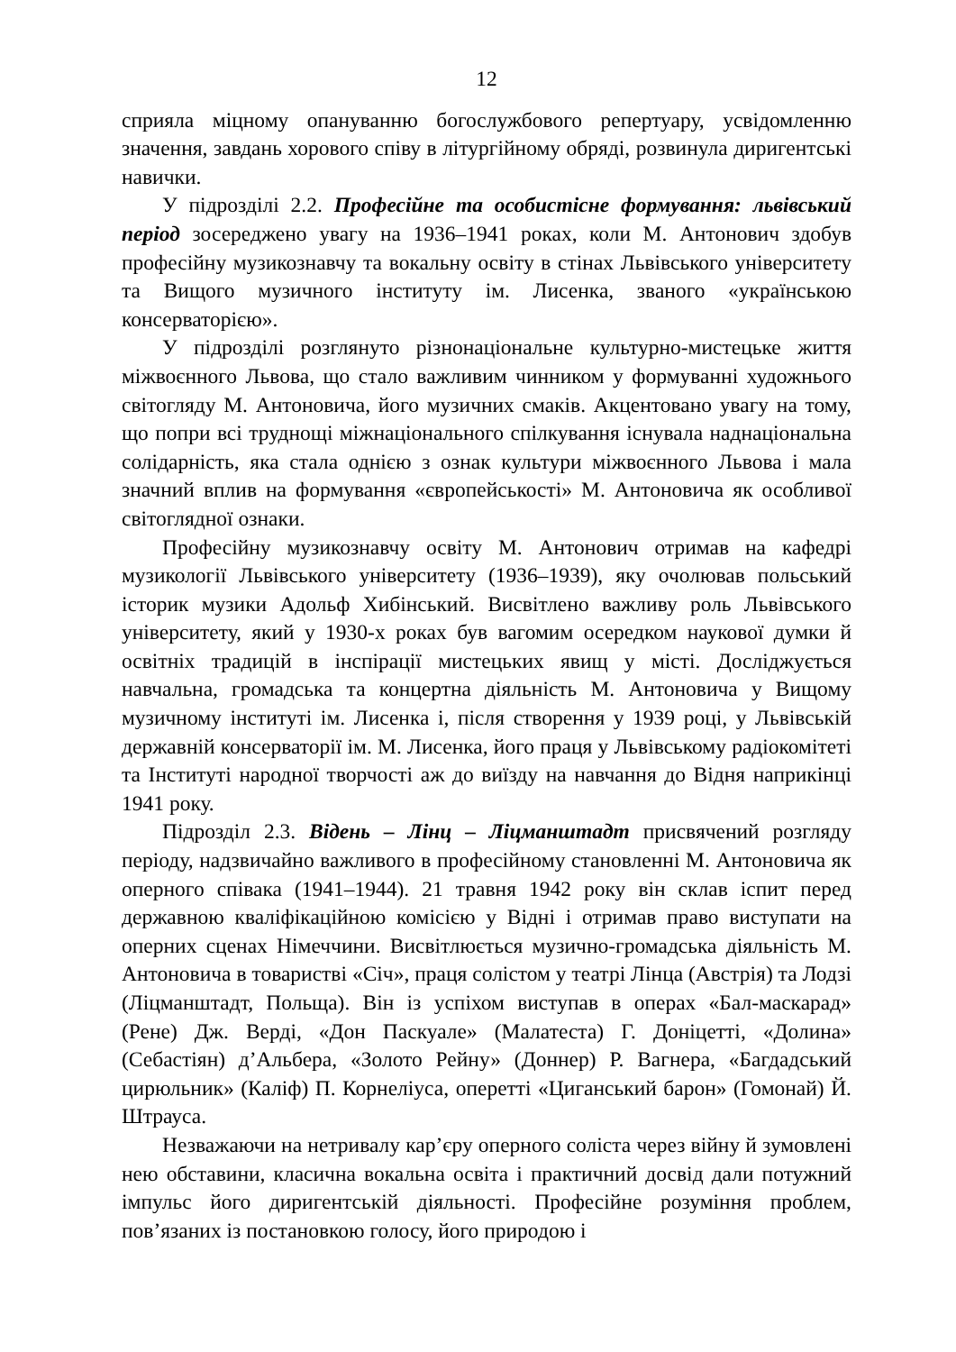12
сприяла міцному опануванню богослужбового репертуару, усвідомленню значення, завдань хорового співу в літургійному обряді, розвинула диригентські навички.
У підрозділі 2.2. Професійне та особистісне формування: львівський період зосереджено увагу на 1936–1941 роках, коли М. Антонович здобув професійну музикознавчу та вокальну освіту в стінах Львівського університету та Вищого музичного інституту ім. Лисенка, званого «українською консерваторією».
У підрозділі розглянуто різнонаціональне культурно-мистецьке життя міжвоєнного Львова, що стало важливим чинником у формуванні художнього світогляду М. Антоновича, його музичних смаків. Акцентовано увагу на тому, що попри всі труднощі міжнаціонального спілкування існувала наднаціональна солідарність, яка стала однією з ознак культури міжвоєнного Львова і мала значний вплив на формування «європейськості» М. Антоновича як особливої світоглядної ознаки.
Професійну музикознавчу освіту М. Антонович отримав на кафедрі музикології Львівського університету (1936–1939), яку очолював польський історик музики Адольф Хибінський. Висвітлено важливу роль Львівського університету, який у 1930-х роках був вагомим осередком наукової думки й освітніх традицій в інспірації мистецьких явищ у місті. Досліджується навчальна, громадська та концертна діяльність М. Антоновича у Вищому музичному інституті ім. Лисенка і, після створення у 1939 році, у Львівській державній консерваторії ім. М. Лисенка, його праця у Львівському радіокомітеті та Інституті народної творчості аж до виїзду на навчання до Відня наприкінці 1941 року.
Підрозділ 2.3. Відень – Лінц – Ліцманштадт присвячений розгляду періоду, надзвичайно важливого в професійному становленні М. Антоновича як оперного співака (1941–1944). 21 травня 1942 року він склав іспит перед державною кваліфікаційною комісією у Відні і отримав право виступати на оперних сценах Німеччини. Висвітлюється музично-громадська діяльність М. Антоновича в товаристві «Січ», праця солістом у театрі Лінца (Австрія) та Лодзі (Ліцманштадт, Польща). Він із успіхом виступав в операх «Бал-маскарад» (Рене) Дж. Верді, «Дон Паскуале» (Малатеста) Г. Доніцетті, «Долина» (Себастіян) д’Альбера, «Золото Рейну» (Доннер) Р. Вагнера, «Багдадський цирюльник» (Каліф) П. Корнеліуса, опереттi «Циганський барон» (Гомонай) Й. Штрауса.
Незважаючи на нетривалу кар’єру оперного соліста через війну й зумовлені нею обставини, класична вокальна освіта і практичний досвід дали потужний імпульс його диригентській діяльності. Професійне розуміння проблем, пов’язаних із постановкою голосу, його природою і